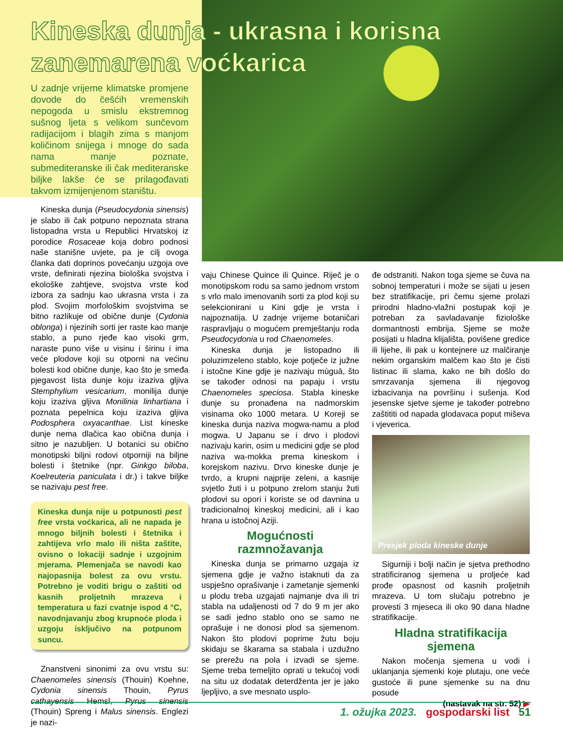Kineska dunja - ukrasna i korisna
zanemarena voćkarica
U zadnje vrijeme klimatske promjene dovode do češćih vremenskih nepogoda u smislu ekstremnog sušnog ljeta s velikom sunčevom radijacijom i blagih zima s manjom količinom snijega i mnoge do sada nama manje poznate, submediteranske ili čak mediteranske biljke lakše će se prilagođavati takvom izmijenjenom staništu.
Kineska dunja (Pseudocydonia sinensis) je slabo ili čak potpuno nepoznata strana listopadna vrsta u Republici Hrvatskoj iz porodice Rosaceae koja dobro podnosi naše stanišne uvjete, pa je cilj ovoga članka dati doprinos povećanju uzgoja ove vrste, definirati njezina biološka svojstva i ekološke zahtjeve, svojstva vrste kod izbora za sadnju kao ukrasna vrsta i za plod. Svojim morfološkim svojstvima se bitno razlikuje od obične dunje (Cydonia oblonga) i njezinih sorti jer raste kao manje stablo, a puno rjeđe kao visoki grm, naraste puno više u visinu i širinu i ima veće plodove koji su otporni na većinu bolesti kod obične dunje, kao što je smeđa pjegavost lista dunje koju izaziva gljiva Stemphylium vesicarium, monilija dunje koju izaziva gljiva Monilinia linhartiana i poznata pepelnica koju izaziva gljiva Podosphera oxyacanthae. List kineske dunje nema dlačica kao obična dunja i sitno je nazubljen. U botanici su obično monotipski biljni rodovi otporniji na biljne bolesti i štetnike (npr. Ginkgo biloba, Koelreuteria paniculata i dr.) i takve biljke se nazivaju pest free.
Kineska dunja nije u potpunosti pest free vrsta voćkarica, ali ne napada je mnogo biljnih bolesti i štetnika i zahtijeva vrlo malo ili ništa zaštite, ovisno o lokaciji sadnje i uzgojnim mjerama. Plemenjača se navodi kao najopasnija bolest za ovu vrstu. Potrebno je voditi brigu o zaštiti od kasnih proljetnih mrazeva i temperatura u fazi cvatnje ispod 4 °C, navodnjavanju zbog krupnoće ploda i uzgoju isključivo na potpunom suncu.
Znanstveni sinonimi za ovu vrstu su: Chaenomeles sinensis (Thouin) Koehne, Cydonia sinensis Thouin, Pyrus cathayensis Hemsl, Pyrus sinensis (Thouin) Spreng i Malus sinensis. Englezi je nazi-
vaju Chinese Quince ili Quince. Riječ je o monotipskom rodu sa samo jednom vrstom s vrlo malo imenovanih sorti za plod koji su selekcionirani u Kini gdje je vrsta i najpoznatija. U zadnje vrijeme botaničari raspravljaju o mogućem premještanju roda Pseudocydonia u rod Chaenomeles.
Kineska dunja je listopadno ili poluzimzeleno stablo, koje potječe iz južne i istočne Kine gdje je nazivaju mùguā, što se također odnosi na papaju i vrstu Chaenomeles speciosa. Stabla kineske dunje su pronađena na nadmorskim visinama oko 1000 metara. U Koreji se kineska dunja naziva mogwa-namu a plod mogwa. U Japanu se i drvo i plodovi nazivaju karin, osim u medicini gdje se plod naziva wa-mokka prema kineskom i korejskom nazivu. Drvo kineske dunje je tvrdo, a krupni najprije zeleni, a kasnije svjetlo žuti i u potpuno zrelom stanju žuti plodovi su opori i koriste se od davnina u tradicionalnoj kineskoj medicini, ali i kao hrana u istočnoj Aziji.
Mogućnosti
razmnožavanja
Kineska dunja se primarno uzgaja iz sjemena gdje je važno istaknuti da za uspješno oprašivanje i zametanje sjemenki u plodu treba uzgajati najmanje dva ili tri stabla na udaljenosti od 7 do 9 m jer ako se sadi jedno stablo ono se samo ne oprašuje i ne donosi plod sa sjemenom. Nakon što plodovi poprime žutu boju skidaju se škarama sa stabala i uzdužno se prerežu na pola i izvadi se sjeme. Sjeme treba temeljito oprati u tekućoj vodi na situ uz dodatak deterdženta jer je jako ljepljivo, a sve mesnato usplo-
đe odstraniti. Nakon toga sjeme se čuva na sobnoj temperaturi i može se sijati u jesen bez stratifikacije, pri čemu sjeme prolazi prirodni hladno-vlažni postupak koji je potreban za savladavanje fiziološke dormantnosti embrija. Sjeme se može posijati u hladna klijališta, povišene gredice ili lijehe, ili pak u kontejnere uz malčiranje nekim organskim malčem kao što je čisti listinac ili slama, kako ne bih došlo do smrzavanja sjemena ili njegovog izbacivanja na površinu i sušenja. Kod jesenske sjetve sjeme je također potrebno zaštititi od napada glodavaca poput miševa i vjeverica.
Presjek ploda kineske dunje
Sigurniji i bolji način je sjetva prethodno stratificiranog sjemena u proljeće kad prođe opasnost od kasnih proljetnih mrazeva. U tom slučaju potrebno je provesti 3 mjeseca ili oko 90 dana hladne stratifikacije.
Hladna stratifikacija
sjemena
Nakon močenja sjemena u vodi i uklanjanja sjemenki koje plutaju, one veće gustoće ili pune sjemenke su na dnu posude
(nastavak na str. 52) ▶
1. ožujka 2023. gospodarski list 51